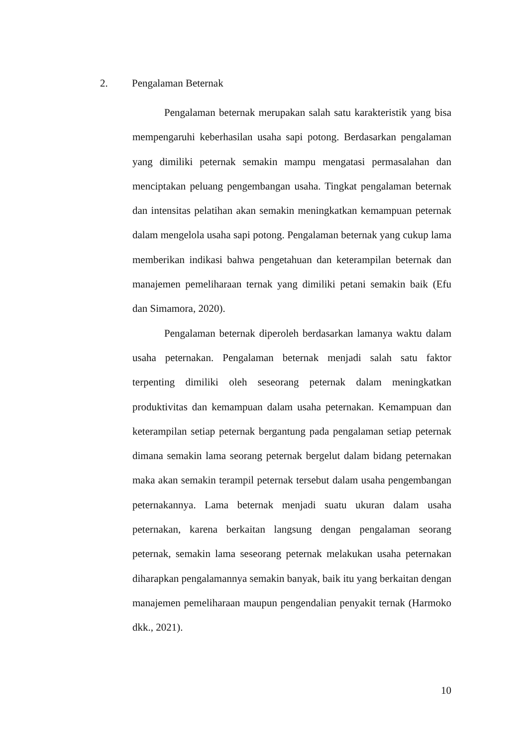2. Pengalaman Beternak
Pengalaman beternak merupakan salah satu karakteristik yang bisa mempengaruhi keberhasilan usaha sapi potong. Berdasarkan pengalaman yang dimiliki peternak semakin mampu mengatasi permasalahan dan menciptakan peluang pengembangan usaha. Tingkat pengalaman beternak dan intensitas pelatihan akan semakin meningkatkan kemampuan peternak dalam mengelola usaha sapi potong. Pengalaman beternak yang cukup lama memberikan indikasi bahwa pengetahuan dan keterampilan beternak dan manajemen pemeliharaan ternak yang dimiliki petani semakin baik (Efu dan Simamora, 2020).
Pengalaman beternak diperoleh berdasarkan lamanya waktu dalam usaha peternakan. Pengalaman beternak menjadi salah satu faktor terpenting dimiliki oleh seseorang peternak dalam meningkatkan produktivitas dan kemampuan dalam usaha peternakan. Kemampuan dan keterampilan setiap peternak bergantung pada pengalaman setiap peternak dimana semakin lama seorang peternak bergelut dalam bidang peternakan maka akan semakin terampil peternak tersebut dalam usaha pengembangan peternakannya. Lama beternak menjadi suatu ukuran dalam usaha peternakan, karena berkaitan langsung dengan pengalaman seorang peternak, semakin lama seseorang peternak melakukan usaha peternakan diharapkan pengalamannya semakin banyak, baik itu yang berkaitan dengan manajemen pemeliharaan maupun pengendalian penyakit ternak (Harmoko dkk., 2021).
10